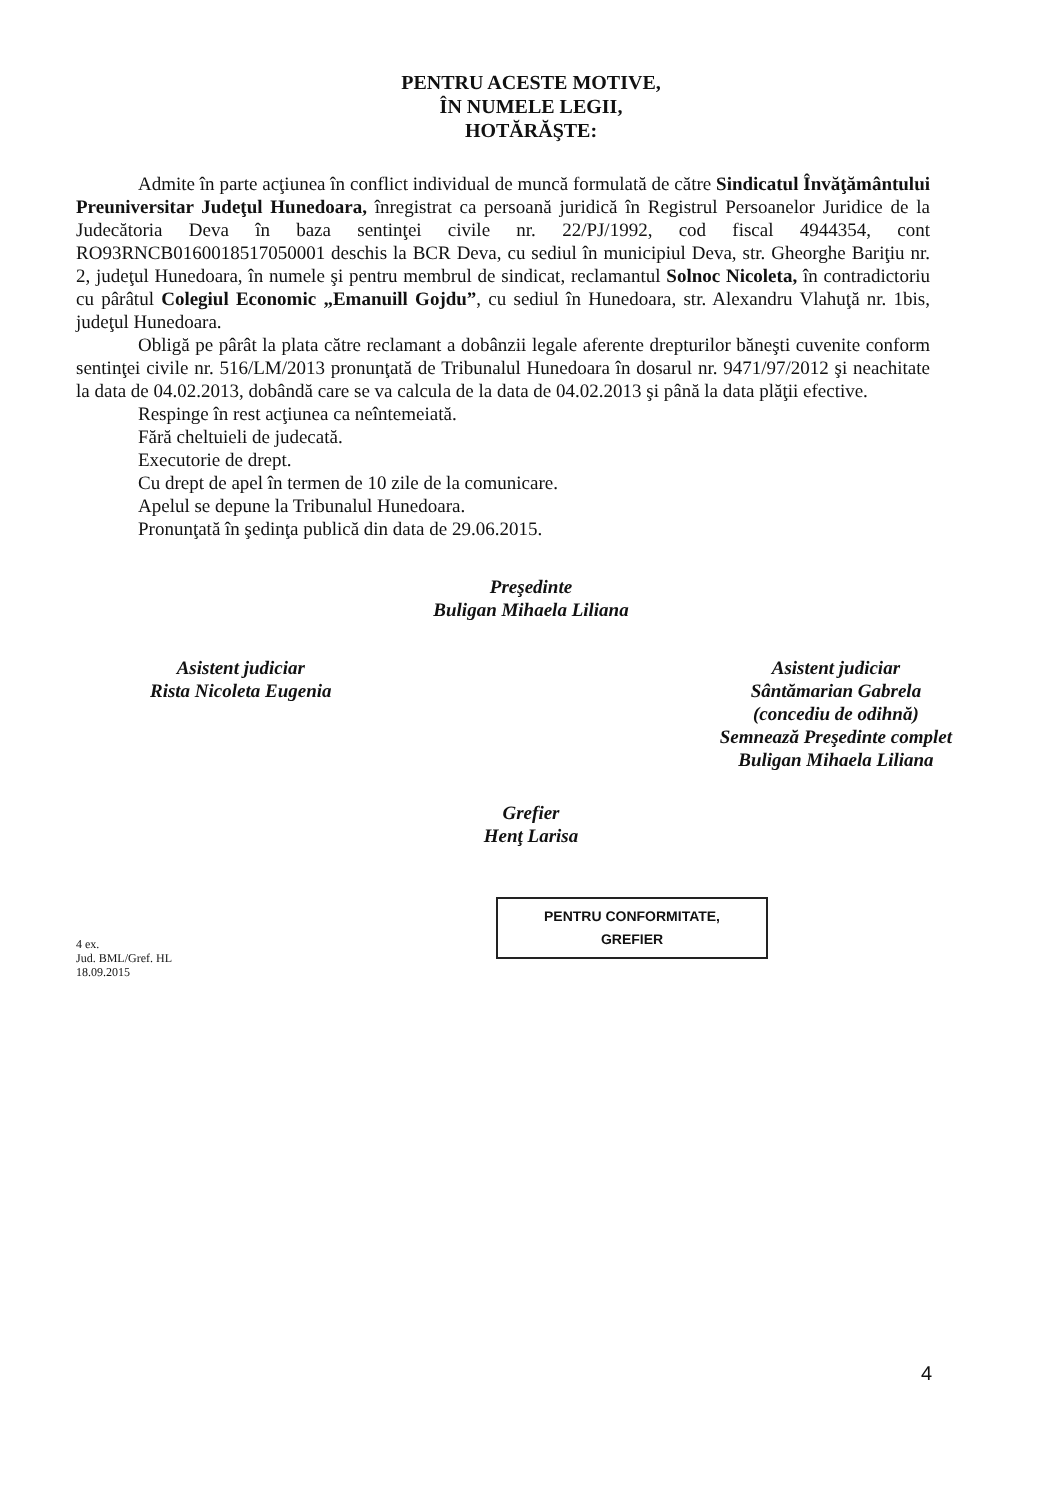PENTRU ACESTE MOTIVE,
ÎN NUMELE LEGII,
HOTĂRĂŞTE:
Admite în parte acţiunea în conflict individual de muncă formulată de către Sindicatul Învăţământului Preuniversitar Judeţul Hunedoara, înregistrat ca persoană juridică în Registrul Persoanelor Juridice de la Judecătoria Deva în baza sentinţei civile nr. 22/PJ/1992, cod fiscal 4944354, cont RO93RNCB0160018517050001 deschis la BCR Deva, cu sediul în municipiul Deva, str. Gheorghe Bariţiu nr. 2, judeţul Hunedoara, în numele şi pentru membrul de sindicat, reclamantul Solnoc Nicoleta, în contradictoriu cu pârâtul Colegiul Economic „Emanuill Gojdu”, cu sediul în Hunedoara, str. Alexandru Vlahuţă nr. 1bis, judeţul Hunedoara.
Obligă pe pârât la plata către reclamant a dobânzii legale aferente drepturilor băneşti cuvenite conform sentinţei civile nr. 516/LM/2013 pronunţată de Tribunalul Hunedoara în dosarul nr. 9471/97/2012 şi neachitate la data de 04.02.2013, dobândă care se va calcula de la data de 04.02.2013 şi până la data plăţii efective.
Respinge în rest acţiunea ca neîntemeiată.
Fără cheltuieli de judecată.
Executorie de drept.
Cu drept de apel în termen de 10 zile de la comunicare.
Apelul se depune la Tribunalul Hunedoara.
Pronunţată în şedinţa publică din data de 29.06.2015.
Preşedinte
Buligan Mihaela Liliana
Asistent judiciar
Rista Nicoleta Eugenia
Asistent judiciar
Sântămarian Gabrela
(concediu de odihnă)
Semnează Preşedinte complet
Buligan Mihaela Liliana
Grefier
Henţ Larisa
4 ex.
Jud. BML/Gref. HL
18.09.2015
PENTRU CONFORMITATE,
GREFIER
4